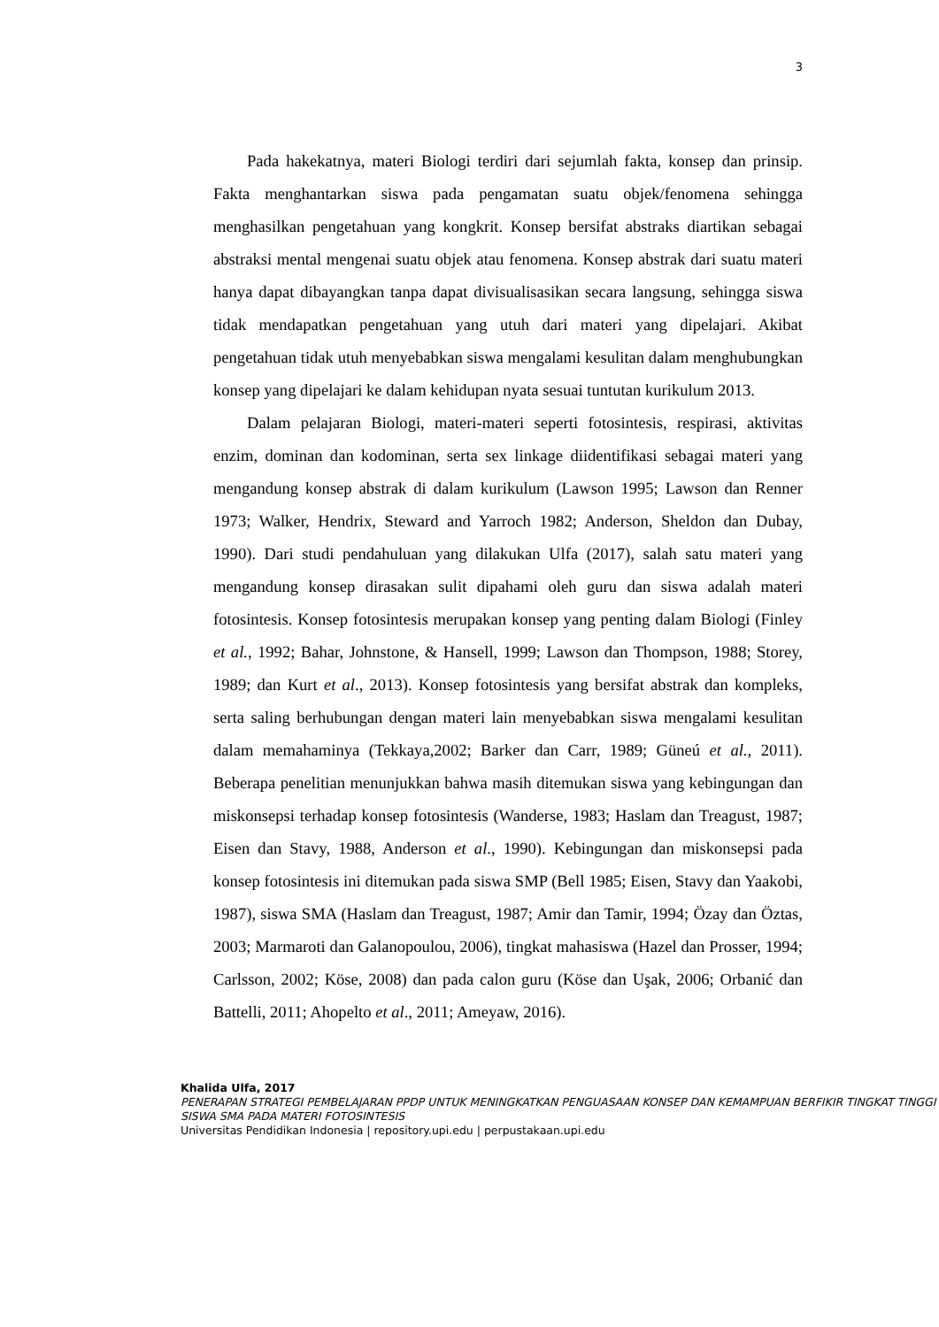3
Pada hakekatnya, materi Biologi terdiri dari sejumlah fakta, konsep dan prinsip. Fakta menghantarkan siswa pada pengamatan suatu objek/fenomena sehingga menghasilkan pengetahuan yang kongkrit. Konsep bersifat abstraks diartikan sebagai abstraksi mental mengenai suatu objek atau fenomena. Konsep abstrak dari suatu materi hanya dapat dibayangkan tanpa dapat divisualisasikan secara langsung, sehingga siswa tidak mendapatkan pengetahuan yang utuh dari materi yang dipelajari. Akibat pengetahuan tidak utuh menyebabkan siswa mengalami kesulitan dalam menghubungkan konsep yang dipelajari ke dalam kehidupan nyata sesuai tuntutan kurikulum 2013.
Dalam pelajaran Biologi, materi-materi seperti fotosintesis, respirasi, aktivitas enzim, dominan dan kodominan, serta sex linkage diidentifikasi sebagai materi yang mengandung konsep abstrak di dalam kurikulum (Lawson 1995; Lawson dan Renner 1973; Walker, Hendrix, Steward and Yarroch 1982; Anderson, Sheldon dan Dubay, 1990). Dari studi pendahuluan yang dilakukan Ulfa (2017), salah satu materi yang mengandung konsep dirasakan sulit dipahami oleh guru dan siswa adalah materi fotosintesis. Konsep fotosintesis merupakan konsep yang penting dalam Biologi (Finley et al., 1992; Bahar, Johnstone, & Hansell, 1999; Lawson dan Thompson, 1988; Storey, 1989; dan Kurt et al., 2013). Konsep fotosintesis yang bersifat abstrak dan kompleks, serta saling berhubungan dengan materi lain menyebabkan siswa mengalami kesulitan dalam memahaminya (Tekkaya,2002; Barker dan Carr, 1989; Güneú et al., 2011). Beberapa penelitian menunjukkan bahwa masih ditemukan siswa yang kebingungan dan miskonsepsi terhadap konsep fotosintesis (Wanderse, 1983; Haslam dan Treagust, 1987; Eisen dan Stavy, 1988, Anderson et al., 1990). Kebingungan dan miskonsepsi pada konsep fotosintesis ini ditemukan pada siswa SMP (Bell 1985; Eisen, Stavy dan Yaakobi, 1987), siswa SMA (Haslam dan Treagust, 1987; Amir dan Tamir, 1994; Özay dan Öztas, 2003; Marmaroti dan Galanopoulou, 2006), tingkat mahasiswa (Hazel dan Prosser, 1994; Carlsson, 2002; Köse, 2008) dan pada calon guru (Köse dan Uşak, 2006; Orbanić dan Battelli, 2011; Ahopelto et al., 2011; Ameyaw, 2016).
Khalida Ulfa, 2017
PENERAPAN STRATEGI PEMBELAJARAN PPDP UNTUK MENINGKATKAN PENGUASAAN KONSEP DAN KEMAMPUAN BERFIKIR TINGKAT TINGGI SISWA SMA PADA MATERI FOTOSINTESIS
Universitas Pendidikan Indonesia | repository.upi.edu | perpustakaan.upi.edu